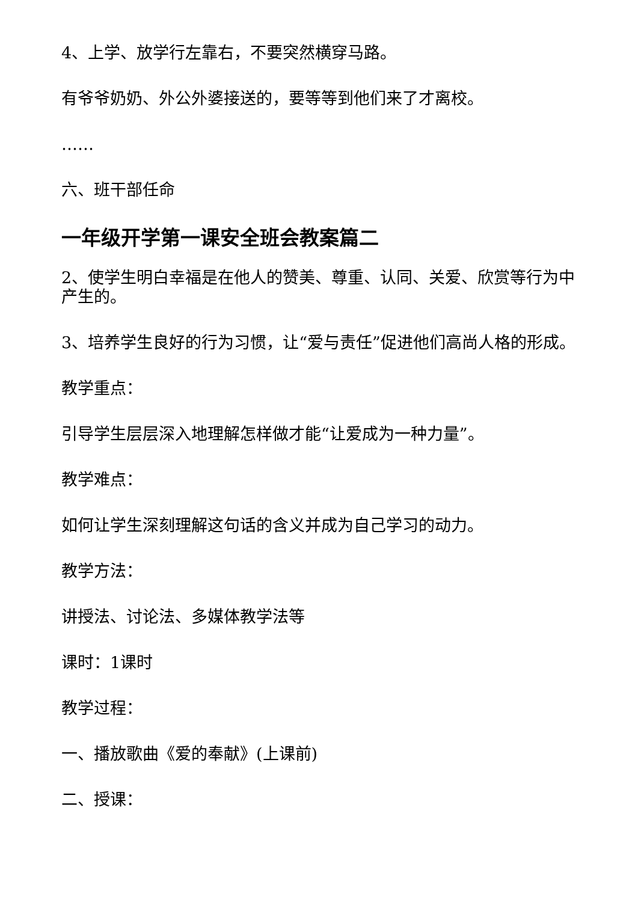4、上学、放学行左靠右，不要突然横穿马路。
有爷爷奶奶、外公外婆接送的，要等等到他们来了才离校。
……
六、班干部任命
一年级开学第一课安全班会教案篇二
2、使学生明白幸福是在他人的赞美、尊重、认同、关爱、欣赏等行为中产生的。
3、培养学生良好的行为习惯，让“爱与责任”促进他们高尚人格的形成。
教学重点：
引导学生层层深入地理解怎样做才能“让爱成为一种力量”。
教学难点：
如何让学生深刻理解这句话的含义并成为自己学习的动力。
教学方法：
讲授法、讨论法、多媒体教学法等
课时：1课时
教学过程：
一、播放歌曲《爱的奉献》(上课前)
二、授课：